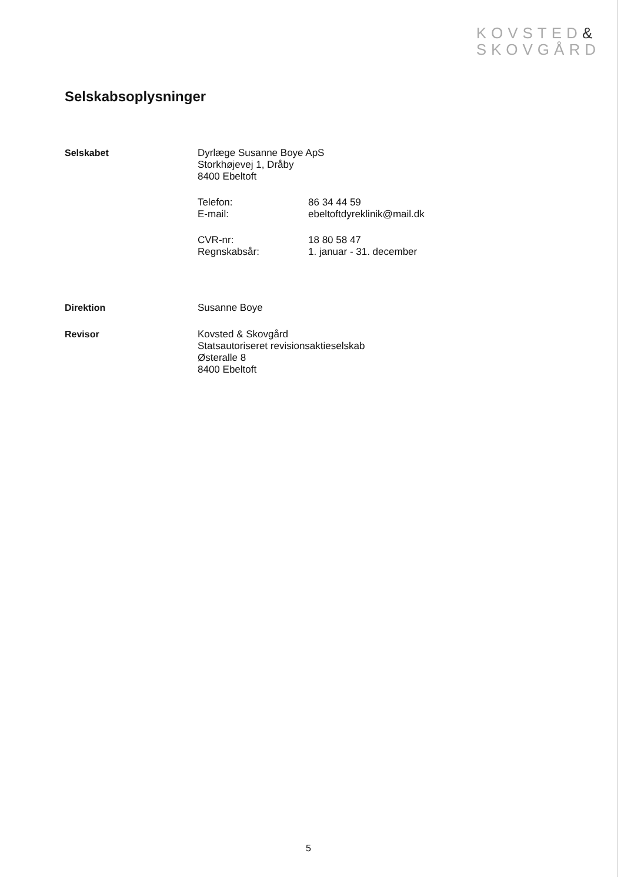KOVSTED&
SKOVGÅRD
Selskabsoplysninger
Selskabet Dyrlæge Susanne Boye ApS
Storkhøjevej 1, Dråby
8400 Ebeltoft
Telefon:
E-mail:
86 34 44 59
ebeltoftdyreklinik@mail.dk
CVR-nr:
Regnskabsår:
18 80 58 47
1. januar - 31. december
Direktion Susanne Boye
Revisor Kovsted & Skovgård
Statsautoriseret revisionsaktieselskab
Østeralle 8
8400 Ebeltoft
5